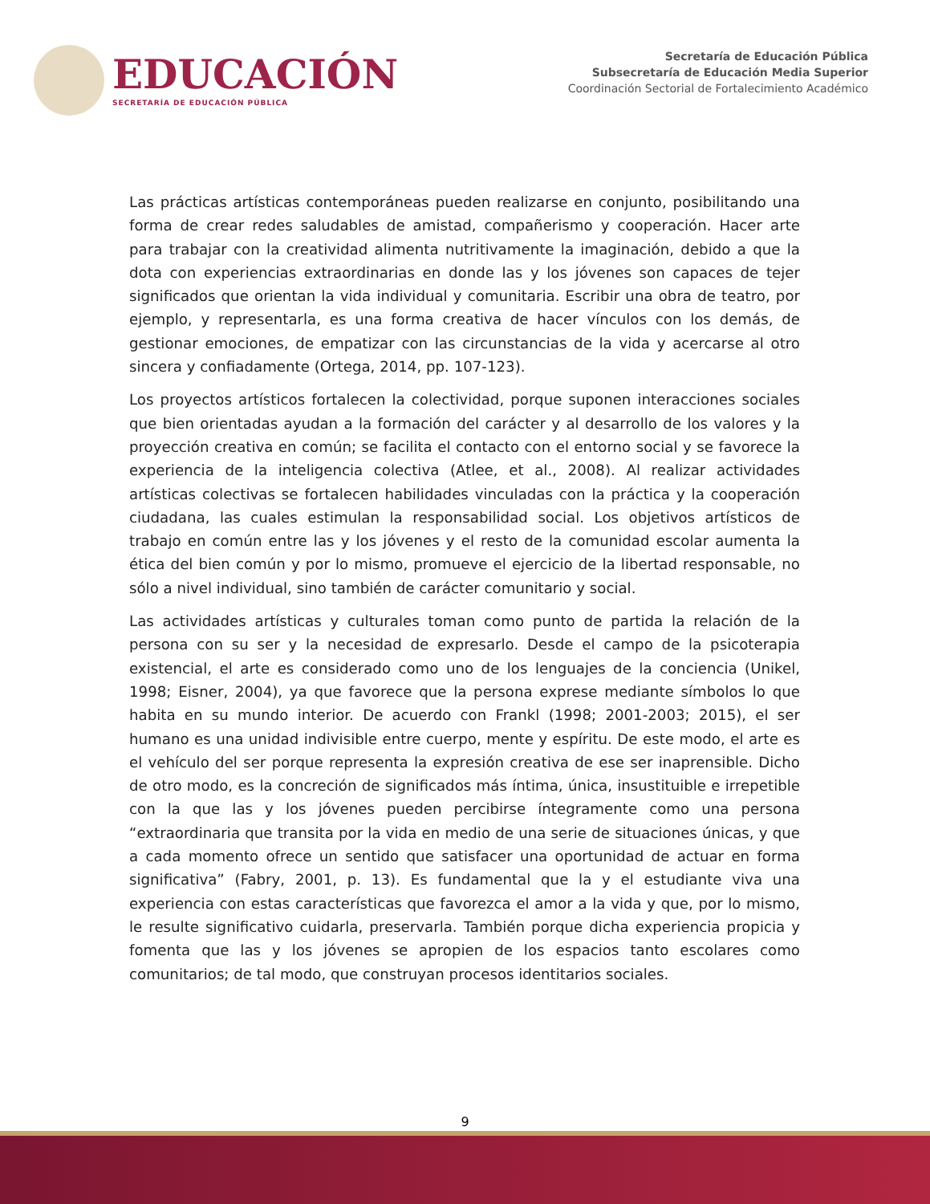EDUCACIÓN
SECRETARÍA DE EDUCACIÓN PÚBLICA
Secretaría de Educación Pública
Subsecretaría de Educación Media Superior
Coordinación Sectorial de Fortalecimiento Académico
Las prácticas artísticas contemporáneas pueden realizarse en conjunto, posibilitando una forma de crear redes saludables de amistad, compañerismo y cooperación. Hacer arte para trabajar con la creatividad alimenta nutritivamente la imaginación, debido a que la dota con experiencias extraordinarias en donde las y los jóvenes son capaces de tejer significados que orientan la vida individual y comunitaria. Escribir una obra de teatro, por ejemplo, y representarla, es una forma creativa de hacer vínculos con los demás, de gestionar emociones, de empatizar con las circunstancias de la vida y acercarse al otro sincera y confiadamente (Ortega, 2014, pp. 107-123).
Los proyectos artísticos fortalecen la colectividad, porque suponen interacciones sociales que bien orientadas ayudan a la formación del carácter y al desarrollo de los valores y la proyección creativa en común; se facilita el contacto con el entorno social y se favorece la experiencia de la inteligencia colectiva (Atlee, et al., 2008). Al realizar actividades artísticas colectivas se fortalecen habilidades vinculadas con la práctica y la cooperación ciudadana, las cuales estimulan la responsabilidad social. Los objetivos artísticos de trabajo en común entre las y los jóvenes y el resto de la comunidad escolar aumenta la ética del bien común y por lo mismo, promueve el ejercicio de la libertad responsable, no sólo a nivel individual, sino también de carácter comunitario y social.
Las actividades artísticas y culturales toman como punto de partida la relación de la persona con su ser y la necesidad de expresarlo. Desde el campo de la psicoterapia existencial, el arte es considerado como uno de los lenguajes de la conciencia (Unikel, 1998; Eisner, 2004), ya que favorece que la persona exprese mediante símbolos lo que habita en su mundo interior. De acuerdo con Frankl (1998; 2001-2003; 2015), el ser humano es una unidad indivisible entre cuerpo, mente y espíritu. De este modo, el arte es el vehículo del ser porque representa la expresión creativa de ese ser inaprensible. Dicho de otro modo, es la concreción de significados más íntima, única, insustituible e irrepetible con la que las y los jóvenes pueden percibirse íntegramente como una persona “extraordinaria que transita por la vida en medio de una serie de situaciones únicas, y que a cada momento ofrece un sentido que satisfacer una oportunidad de actuar en forma significativa” (Fabry, 2001, p. 13). Es fundamental que la y el estudiante viva una experiencia con estas características que favorezca el amor a la vida y que, por lo mismo, le resulte significativo cuidarla, preservarla. También porque dicha experiencia propicia y fomenta que las y los jóvenes se apropien de los espacios tanto escolares como comunitarios; de tal modo, que construyan procesos identitarios sociales.
9